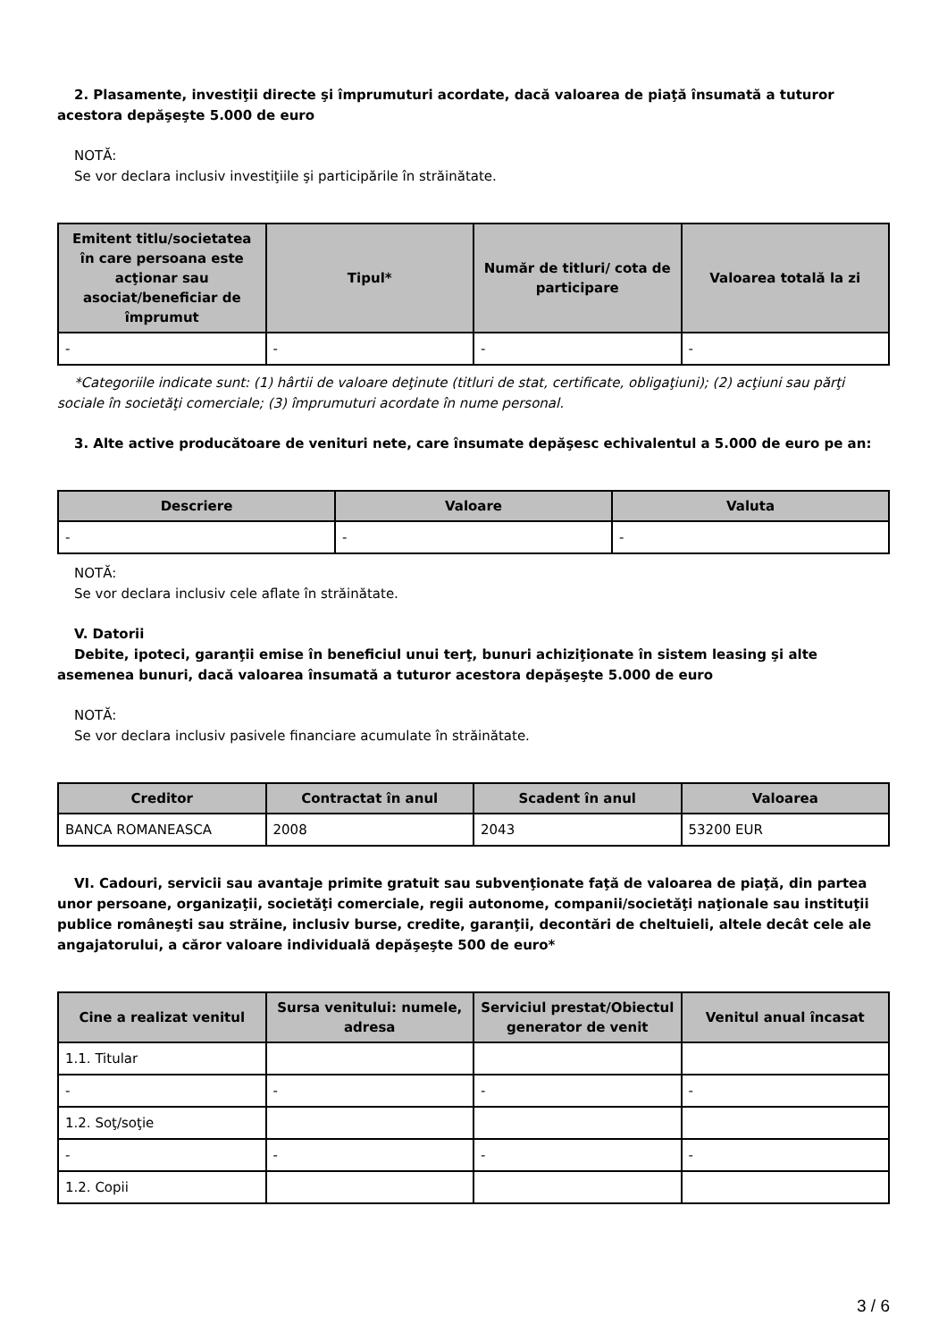2. Plasamente, investiţii directe şi împrumuturi acordate, dacă valoarea de piaţă însumată a tuturor acestora depăşeşte 5.000 de euro
NOTĂ:
Se vor declara inclusiv investiţiile şi participările în străinătate.
| Emitent titlu/societatea în care persoana este acţionar sau asociat/beneficiar de împrumut | Tipul* | Număr de titluri/ cota de participare | Valoarea totală la zi |
| --- | --- | --- | --- |
| - | - | - | - |
*Categoriile indicate sunt: (1) hârtii de valoare deţinute (titluri de stat, certificate, obligaţiuni); (2) acţiuni sau părţi sociale în societăţi comerciale; (3) împrumuturi acordate în nume personal.
3. Alte active producătoare de venituri nete, care însumate depăşesc echivalentul a 5.000 de euro pe an:
| Descriere | Valoare | Valuta |
| --- | --- | --- |
| - | - | - |
NOTĂ:
Se vor declara inclusiv cele aflate în străinătate.
V. Datorii
Debite, ipoteci, garanţii emise în beneficiul unui terţ, bunuri achiziţionate în sistem leasing şi alte asemenea bunuri, dacă valoarea însumată a tuturor acestora depăşeşte 5.000 de euro
NOTĂ:
Se vor declara inclusiv pasivele financiare acumulate în străinătate.
| Creditor | Contractat în anul | Scadent în anul | Valoarea |
| --- | --- | --- | --- |
| BANCA ROMANEASCA | 2008 | 2043 | 53200 EUR |
VI. Cadouri, servicii sau avantaje primite gratuit sau subvenţionate faţă de valoarea de piaţă, din partea unor persoane, organizaţii, societăţi comerciale, regii autonome, companii/societăţi naţionale sau instituţii publice româneşti sau străine, inclusiv burse, credite, garanţii, decontări de cheltuieli, altele decât cele ale angajatorului, a căror valoare individuală depăşeşte 500 de euro*
| Cine a realizat venitul | Sursa venitului: numele, adresa | Serviciul prestat/Obiectul generator de venit | Venitul anual încasat |
| --- | --- | --- | --- |
| 1.1. Titular | | | |
| - | - | - | - |
| 1.2. Soţ/soţie | | | |
| - | - | - | - |
| 1.2. Copii | | | |
3 / 6